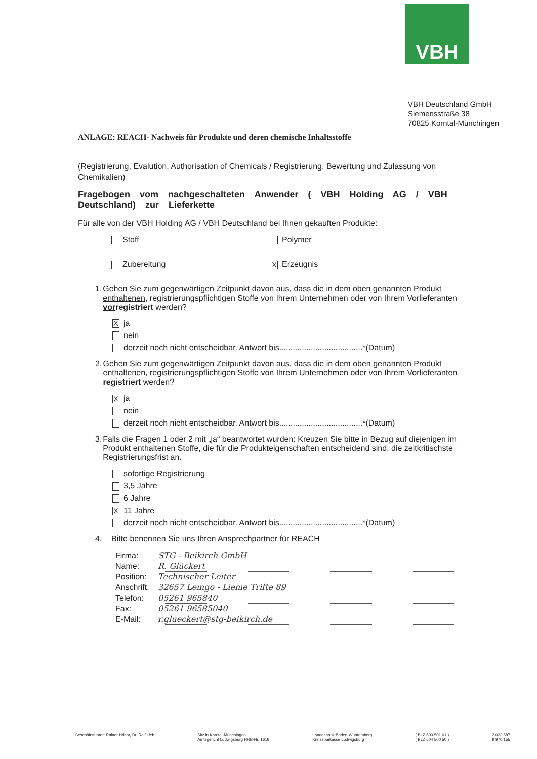VBH
VBH Deutschland GmbH
Siemensstraße 38
70825 Korntal-Münchingen
ANLAGE: REACH- Nachweis für Produkte und deren chemische Inhaltsstoffe
(Registrierung, Evalution, Authorisation of Chemicals / Registrierung, Bewertung und Zulassung von Chemikalien)
Fragebogen vom nachgeschalteten Anwender ( VBH Holding AG / VBH Deutschland) zur Lieferkette
Für alle von der VBH Holding AG / VBH Deutschland bei Ihnen gekauften Produkte:
Stoff Polymer
Zubereitung
X Erzeugnis
1. Gehen Sie zum gegenwärtigen Zeitpunkt davon aus, dass die in dem oben genannten Produkt enthaltenen, registrierungspflichtigen Stoffe von Ihrem Unternehmen oder von Ihrem Vorlieferanten vorregistriert werden?
Xja
nein
derzeit noch nicht entscheidbar. Antwort bis.....................................*(Datum)
2. Gehen Sie zum gegenwärtigen Zeitpunkt davon aus, dass die in dem oben genannten Produkt enthaltenen, registrierungspflichtigen Stoffe von Ihrem Unternehmen oder von Ihrem Vorlieferanten registriert werden?
Xja
nein
derzeit noch nicht entscheidbar. Antwort bis.....................................*(Datum)
3. Falls die Fragen 1 oder 2 mit „ja“ beantwortet wurden: Kreuzen Sie bitte in Bezug auf diejenigen im Produkt enthaltenen Stoffe, die für die Produkteigenschaften entscheidend sind, die zeitkritischste Registrierungsfrist an.
sofortige Registrierung
3,5 Jahre
6 Jahre
X 11 Jahre
derzeit noch nicht entscheidbar. Antwort bis.....................................*(Datum)
4. Bitte benennen Sie uns Ihren Ansprechpartner für REACH
Firma: STG - Beikirch GmbH
Name: R. Glückert
Position: Technischer Leiter
Anschrift: 32657 Lemgo - Lieme Trifte 89
Telefon: 05261 965840
Fax: 05261 96585040
E-Mail: r.glueckert@stg-beikirch.de
Geschäftsführer: Rainer Hribar, Dr. Ralf Lieb Sitz in Korntal-Münchingen
Amtsgericht Ludwigsburg HRB-Nr. 1616 Landesbank Baden-Württemberg
Kreissparkasse Ludwigsburg ( BLZ 600 501 01 )
( BLZ 604 500 50 ) 2 033 587
9 970 155